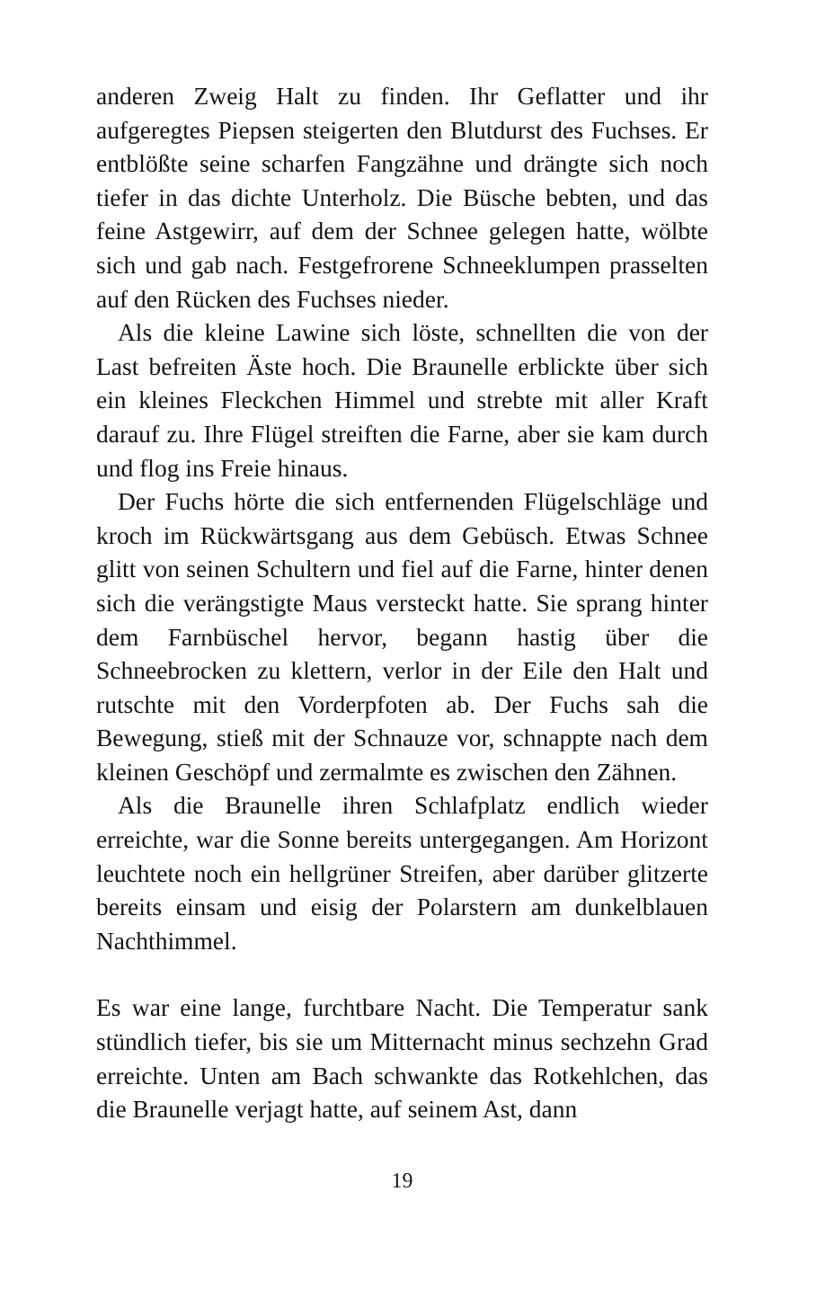anderen Zweig Halt zu finden. Ihr Geflatter und ihr aufgeregtes Piepsen steigerten den Blutdurst des Fuchses. Er entblößte seine scharfen Fangzähne und drängte sich noch tiefer in das dichte Unterholz. Die Büsche bebten, und das feine Astgewirr, auf dem der Schnee gelegen hatte, wölbte sich und gab nach. Festgefrorene Schneeklumpen prasselten auf den Rücken des Fuchses nieder.
Als die kleine Lawine sich löste, schnellten die von der Last befreiten Äste hoch. Die Braunelle erblickte über sich ein kleines Fleckchen Himmel und strebte mit aller Kraft darauf zu. Ihre Flügel streiften die Farne, aber sie kam durch und flog ins Freie hinaus.
Der Fuchs hörte die sich entfernenden Flügelschläge und kroch im Rückwärtsgang aus dem Gebüsch. Etwas Schnee glitt von seinen Schultern und fiel auf die Farne, hinter denen sich die verängstigte Maus versteckt hatte. Sie sprang hinter dem Farnbüschel hervor, begann hastig über die Schneebrocken zu klettern, verlor in der Eile den Halt und rutschte mit den Vorderpfoten ab. Der Fuchs sah die Bewegung, stieß mit der Schnauze vor, schnappte nach dem kleinen Geschöpf und zermalmte es zwischen den Zähnen.
Als die Braunelle ihren Schlafplatz endlich wieder erreichte, war die Sonne bereits untergegangen. Am Horizont leuchtete noch ein hellgrüner Streifen, aber darüber glitzerte bereits einsam und eisig der Polarstern am dunkelblauen Nachthimmel.
Es war eine lange, furchtbare Nacht. Die Temperatur sank stündlich tiefer, bis sie um Mitternacht minus sechzehn Grad erreichte. Unten am Bach schwankte das Rotkehlchen, das die Braunelle verjagt hatte, auf seinem Ast, dann
19